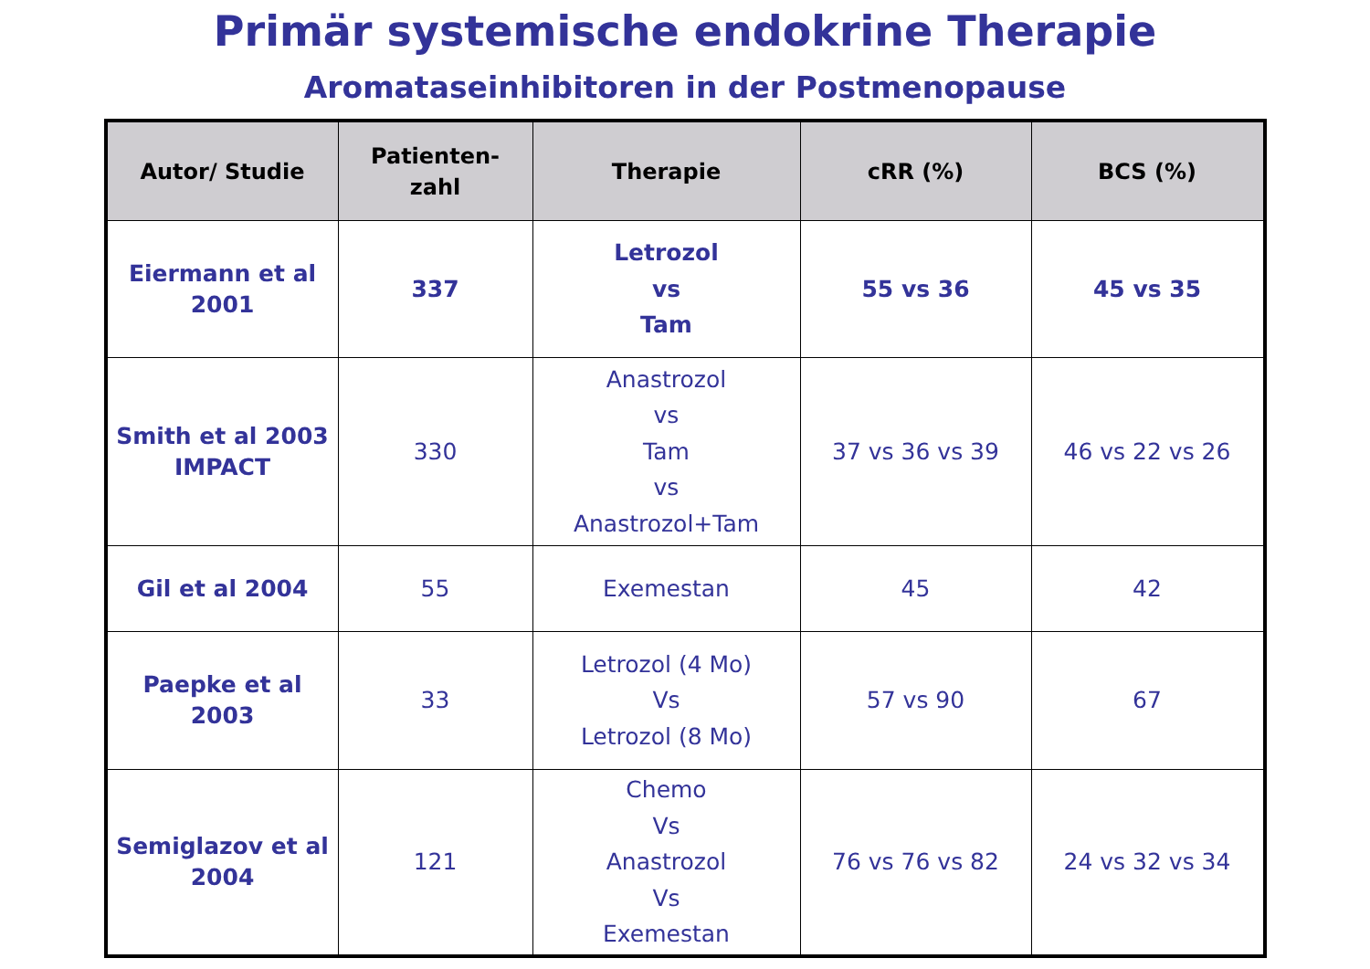Primär systemische endokrine Therapie
Aromataseinhibitoren in der Postmenopause
| Autor/ Studie | Patienten- zahl | Therapie | cRR (%) | BCS (%) |
| --- | --- | --- | --- | --- |
| Eiermann et al 2001 | 337 | Letrozol vs Tam | 55 vs 36 | 45 vs 35 |
| Smith et al 2003 IMPACT | 330 | Anastrozol vs Tam vs Anastrozol+Tam | 37 vs 36 vs 39 | 46 vs 22 vs 26 |
| Gil et al 2004 | 55 | Exemestan | 45 | 42 |
| Paepke et al 2003 | 33 | Letrozol (4 Mo) Vs Letrozol (8 Mo) | 57 vs 90 | 67 |
| Semiglazov et al 2004 | 121 | Chemo Vs Anastrozol Vs Exemestan | 76 vs 76 vs 82 | 24 vs 32 vs 34 |